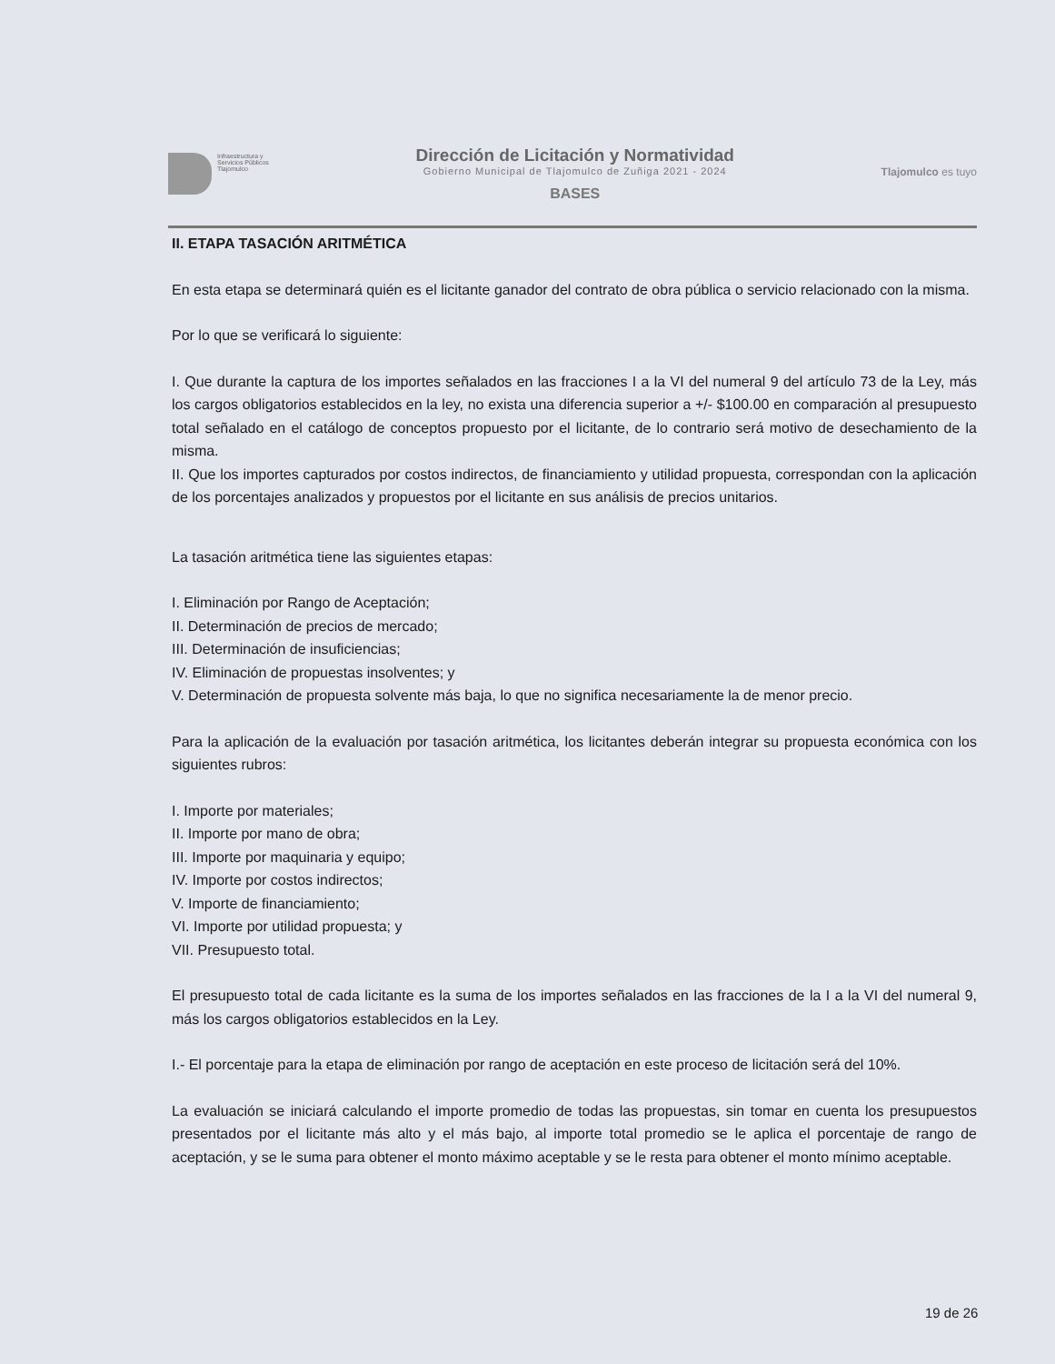Infraestructura y
Servicios Públicos
Tlajomulco
Dirección de Licitación y Normatividad
Gobierno Municipal de Tlajomulco de Zuñiga 2021 - 2024
BASES
Tlajomulco es tuyo
II. ETAPA TASACIÓN ARITMÉTICA
En esta etapa se determinará quién es el licitante ganador del contrato de obra pública o servicio relacionado con la misma.
Por lo que se verificará lo siguiente:
I. Que durante la captura de los importes señalados en las fracciones I a la VI del numeral 9 del artículo 73 de la Ley, más los cargos obligatorios establecidos en la ley, no exista una diferencia superior a +/- $100.00 en comparación al presupuesto total señalado en el catálogo de conceptos propuesto por el licitante, de lo contrario será motivo de desechamiento de la misma.
II. Que los importes capturados por costos indirectos, de financiamiento y utilidad propuesta, correspondan con la aplicación de los porcentajes analizados y propuestos por el licitante en sus análisis de precios unitarios.
La tasación aritmética tiene las siguientes etapas:
I. Eliminación por Rango de Aceptación;
II. Determinación de precios de mercado;
III. Determinación de insuficiencias;
IV. Eliminación de propuestas insolventes; y
V. Determinación de propuesta solvente más baja, lo que no significa necesariamente la de menor precio.
Para la aplicación de la evaluación por tasación aritmética, los licitantes deberán integrar su propuesta económica con los siguientes rubros:
I. Importe por materiales;
II. Importe por mano de obra;
III. Importe por maquinaria y equipo;
IV. Importe por costos indirectos;
V. Importe de financiamiento;
VI. Importe por utilidad propuesta; y
VII. Presupuesto total.
El presupuesto total de cada licitante es la suma de los importes señalados en las fracciones de la I a la VI del numeral 9, más los cargos obligatorios establecidos en la Ley.
I.- El porcentaje para la etapa de eliminación por rango de aceptación en este proceso de licitación será del 10%.
La evaluación se iniciará calculando el importe promedio de todas las propuestas, sin tomar en cuenta los presupuestos presentados por el licitante más alto y el más bajo, al importe total promedio se le aplica el porcentaje de rango de aceptación, y se le suma para obtener el monto máximo aceptable y se le resta para obtener el monto mínimo aceptable.
19 de 26